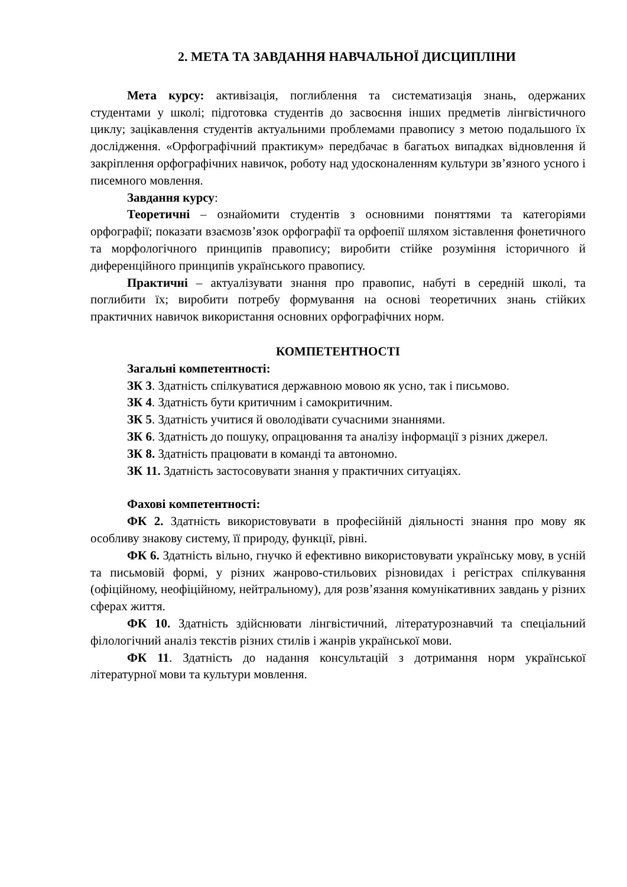2. МЕТА ТА ЗАВДАННЯ НАВЧАЛЬНОЇ ДИСЦИПЛІНИ
Мета курсу: активізація, поглиблення та систематизація знань, одержаних студентами у школі; підготовка студентів до засвоєння інших предметів лінгвістичного циклу; зацікавлення студентів актуальними проблемами правопису з метою подальшого їх дослідження. «Орфографічний практикум» передбачає в багатьох випадках відновлення й закріплення орфографічних навичок, роботу над удосконаленням культури зв’язного усного і писемного мовлення.
Завдання курсу:
Теоретичні – ознайомити студентів з основними поняттями та категоріями орфографії; показати взаємозв’язок орфографії та орфоепії шляхом зіставлення фонетичного та морфологічного принципів правопису; виробити стійке розуміння історичного й диференційного принципів українського правопису.
Практичні – актуалізувати знання про правопис, набуті в середній школі, та поглибити їх; виробити потребу формування на основі теоретичних знань стійких практичних навичок використання основних орфографічних норм.
КОМПЕТЕНТНОСТІ
Загальні компетентності:
ЗК 3. Здатність спілкуватися державною мовою як усно, так і письмово.
ЗК 4. Здатність бути критичним і самокритичним.
ЗК 5. Здатність учитися й оволодівати сучасними знаннями.
ЗК 6. Здатність до пошуку, опрацювання та аналізу інформації з різних джерел.
ЗК 8. Здатність працювати в команді та автономно.
ЗК 11. Здатність застосовувати знання у практичних ситуаціях.
Фахові компетентності:
ФК 2. Здатність використовувати в професійній діяльності знання про мову як особливу знакову систему, її природу, функції, рівні.
ФК 6. Здатність вільно, гнучко й ефективно використовувати українську мову, в усній та письмовій формі, у різних жанрово-стильових різновидах і регістрах спілкування (офіційному, неофіційному, нейтральному), для розв’язання комунікативних завдань у різних сферах життя.
ФК 10. Здатність здійснювати лінгвістичний, літературознавчий та спеціальний філологічний аналіз текстів різних стилів і жанрів української мови.
ФК 11. Здатність до надання консультацій з дотримання норм української літературної мови та культури мовлення.